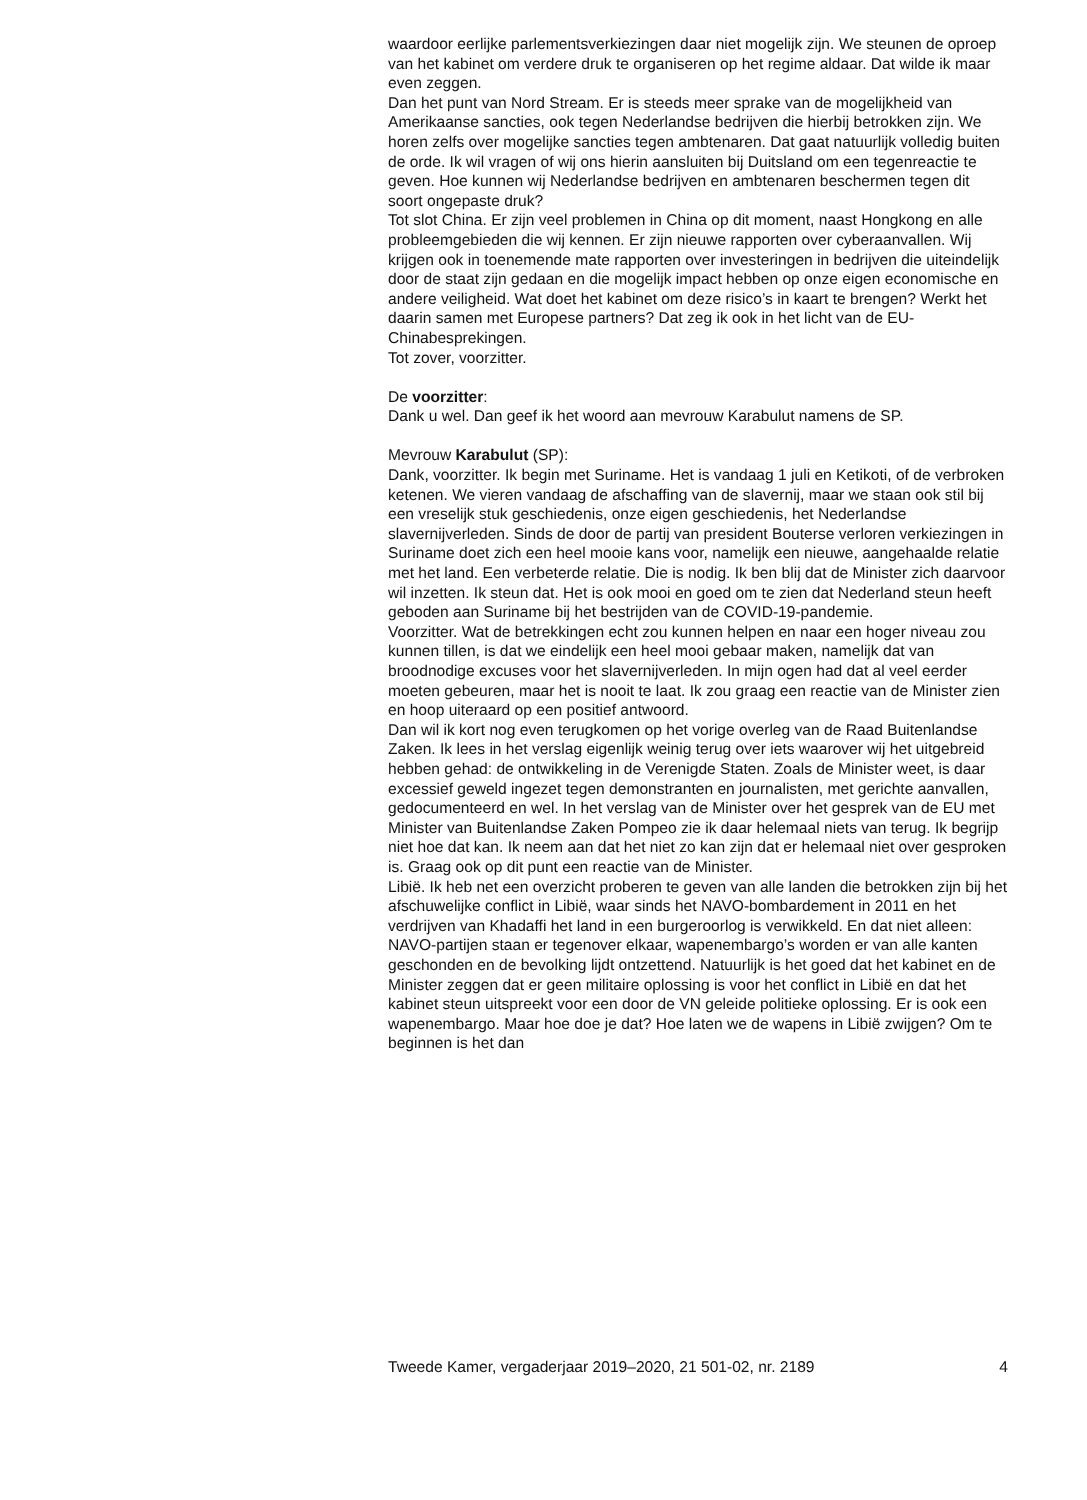waardoor eerlijke parlementsverkiezingen daar niet mogelijk zijn. We steunen de oproep van het kabinet om verdere druk te organiseren op het regime aldaar. Dat wilde ik maar even zeggen.
Dan het punt van Nord Stream. Er is steeds meer sprake van de mogelijkheid van Amerikaanse sancties, ook tegen Nederlandse bedrijven die hierbij betrokken zijn. We horen zelfs over mogelijke sancties tegen ambtenaren. Dat gaat natuurlijk volledig buiten de orde. Ik wil vragen of wij ons hierin aansluiten bij Duitsland om een tegenreactie te geven. Hoe kunnen wij Nederlandse bedrijven en ambtenaren beschermen tegen dit soort ongepaste druk?
Tot slot China. Er zijn veel problemen in China op dit moment, naast Hongkong en alle probleemgebieden die wij kennen. Er zijn nieuwe rapporten over cyberaanvallen. Wij krijgen ook in toenemende mate rapporten over investeringen in bedrijven die uiteindelijk door de staat zijn gedaan en die mogelijk impact hebben op onze eigen economische en andere veiligheid. Wat doet het kabinet om deze risico’s in kaart te brengen? Werkt het daarin samen met Europese partners? Dat zeg ik ook in het licht van de EU-Chinabesprekingen.
Tot zover, voorzitter.
De voorzitter:
Dank u wel. Dan geef ik het woord aan mevrouw Karabulut namens de SP.
Mevrouw Karabulut (SP):
Dank, voorzitter. Ik begin met Suriname. Het is vandaag 1 juli en Ketikoti, of de verbroken ketenen. We vieren vandaag de afschaffing van de slavernij, maar we staan ook stil bij een vreselijk stuk geschiedenis, onze eigen geschiedenis, het Nederlandse slavernijverleden. Sinds de door de partij van president Bouterse verloren verkiezingen in Suriname doet zich een heel mooie kans voor, namelijk een nieuwe, aangehaalde relatie met het land. Een verbeterde relatie. Die is nodig. Ik ben blij dat de Minister zich daarvoor wil inzetten. Ik steun dat. Het is ook mooi en goed om te zien dat Nederland steun heeft geboden aan Suriname bij het bestrijden van de COVID-19-pandemie.
Voorzitter. Wat de betrekkingen echt zou kunnen helpen en naar een hoger niveau zou kunnen tillen, is dat we eindelijk een heel mooi gebaar maken, namelijk dat van broodnodige excuses voor het slavernijverleden. In mijn ogen had dat al veel eerder moeten gebeuren, maar het is nooit te laat. Ik zou graag een reactie van de Minister zien en hoop uiteraard op een positief antwoord.
Dan wil ik kort nog even terugkomen op het vorige overleg van de Raad Buitenlandse Zaken. Ik lees in het verslag eigenlijk weinig terug over iets waarover wij het uitgebreid hebben gehad: de ontwikkeling in de Verenigde Staten. Zoals de Minister weet, is daar excessief geweld ingezet tegen demonstranten en journalisten, met gerichte aanvallen, gedocu­menteerd en wel. In het verslag van de Minister over het gesprek van de EU met Minister van Buitenlandse Zaken Pompeo zie ik daar helemaal niets van terug. Ik begrijp niet hoe dat kan. Ik neem aan dat het niet zo kan zijn dat er helemaal niet over gesproken is. Graag ook op dit punt een reactie van de Minister.
Libië. Ik heb net een overzicht proberen te geven van alle landen die betrokken zijn bij het afschuwelijke conflict in Libië, waar sinds het NAVO-bombardement in 2011 en het verdrijven van Khadaffi het land in een burgeroorlog is verwikkeld. En dat niet alleen: NAVO-partijen staan er tegenover elkaar, wapenembargo’s worden er van alle kanten geschonden en de bevolking lijdt ontzettend. Natuurlijk is het goed dat het kabinet en de Minister zeggen dat er geen militaire oplossing is voor het conflict in Libië en dat het kabinet steun uitspreekt voor een door de VN geleide politieke oplossing. Er is ook een wapenembargo. Maar hoe doe je dat? Hoe laten we de wapens in Libië zwijgen? Om te beginnen is het dan
Tweede Kamer, vergaderjaar 2019–2020, 21 501-02, nr. 2189 4